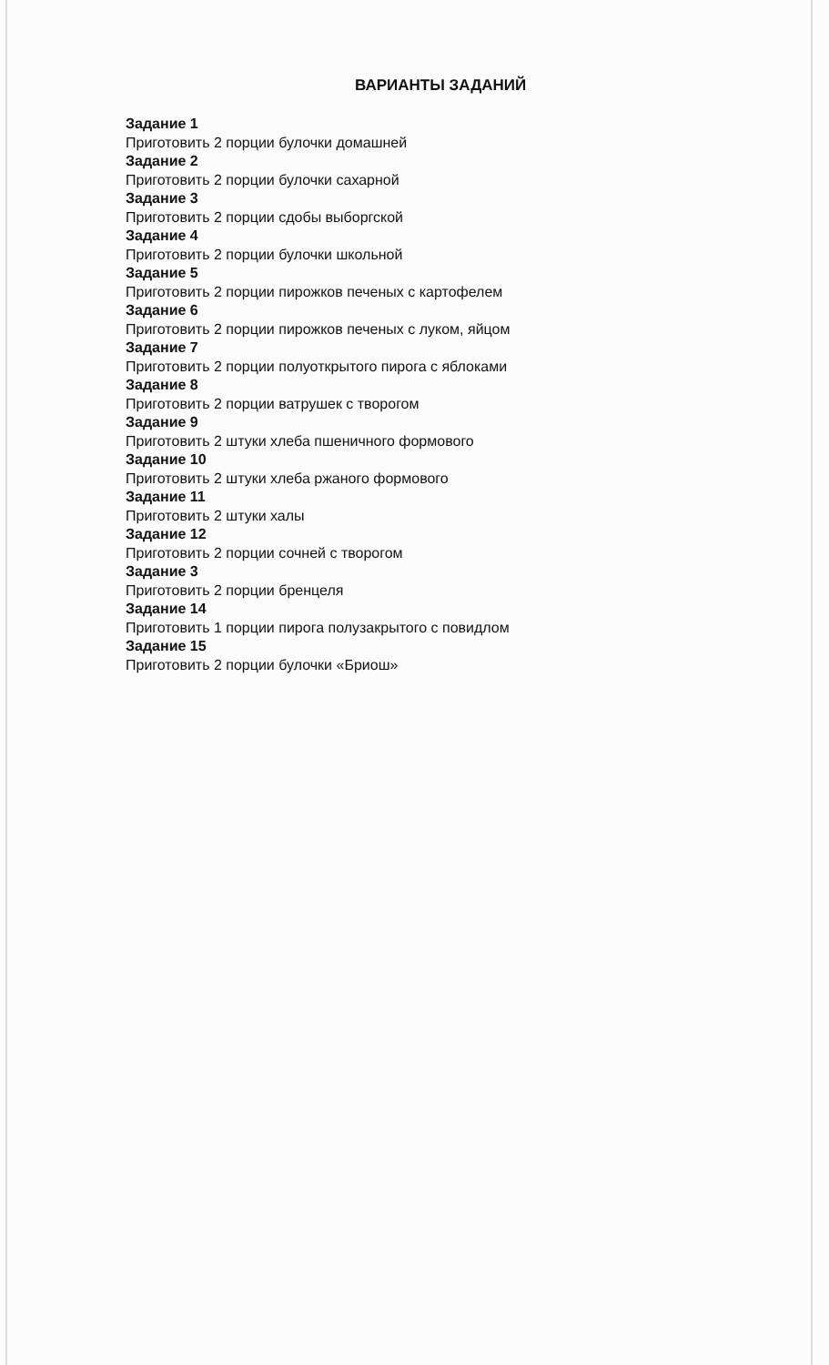ВАРИАНТЫ ЗАДАНИЙ
Задание 1
Приготовить 2 порции булочки домашней
Задание 2
Приготовить 2 порции булочки сахарной
Задание 3
Приготовить 2 порции сдобы выборгской
Задание 4
Приготовить 2 порции булочки школьной
Задание 5
Приготовить 2 порции пирожков печеных с картофелем
Задание 6
Приготовить 2 порции пирожков печеных с луком, яйцом
Задание 7
Приготовить 2 порции полуоткрытого пирога с яблоками
Задание 8
Приготовить 2 порции ватрушек с творогом
Задание 9
Приготовить 2 штуки хлеба пшеничного формового
Задание 10
Приготовить 2 штуки хлеба ржаного формового
Задание 11
Приготовить 2 штуки халы
Задание 12
Приготовить 2 порции сочней с творогом
Задание 3
Приготовить 2 порции бренцеля
Задание 14
Приготовить 1 порции пирога полузакрытого с повидлом
Задание 15
Приготовить 2 порции булочки «Бриош»